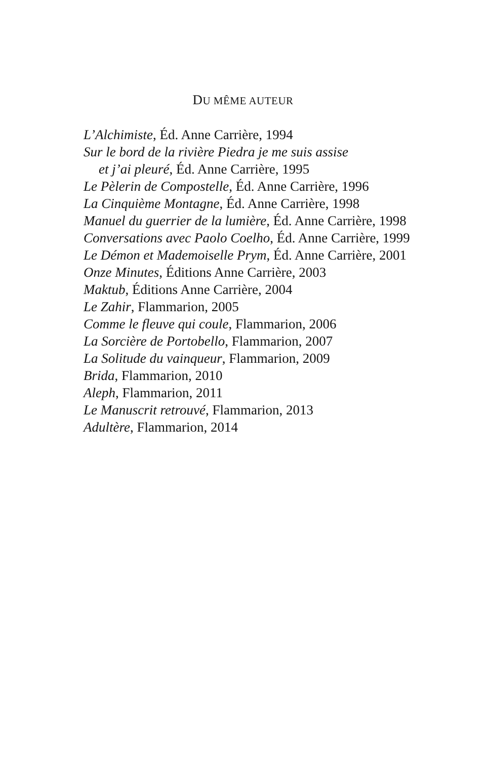DU MÊME AUTEUR
L’Alchimiste, Éd. Anne Carrière, 1994
Sur le bord de la rivière Piedra je me suis assise
et j’ai pleuré, Éd. Anne Carrière, 1995
Le Pèlerin de Compostelle, Éd. Anne Carrière, 1996
La Cinquième Montagne, Éd. Anne Carrière, 1998
Manuel du guerrier de la lumière, Éd. Anne Carrière, 1998
Conversations avec Paolo Coelho, Éd. Anne Carrière, 1999
Le Démon et Mademoiselle Prym, Éd. Anne Carrière, 2001
Onze Minutes, Éditions Anne Carrière, 2003
Maktub, Éditions Anne Carrière, 2004
Le Zahir, Flammarion, 2005
Comme le fleuve qui coule, Flammarion, 2006
La Sorcière de Portobello, Flammarion, 2007
La Solitude du vainqueur, Flammarion, 2009
Brida, Flammarion, 2010
Aleph, Flammarion, 2011
Le Manuscrit retrouvé, Flammarion, 2013
Adultère, Flammarion, 2014